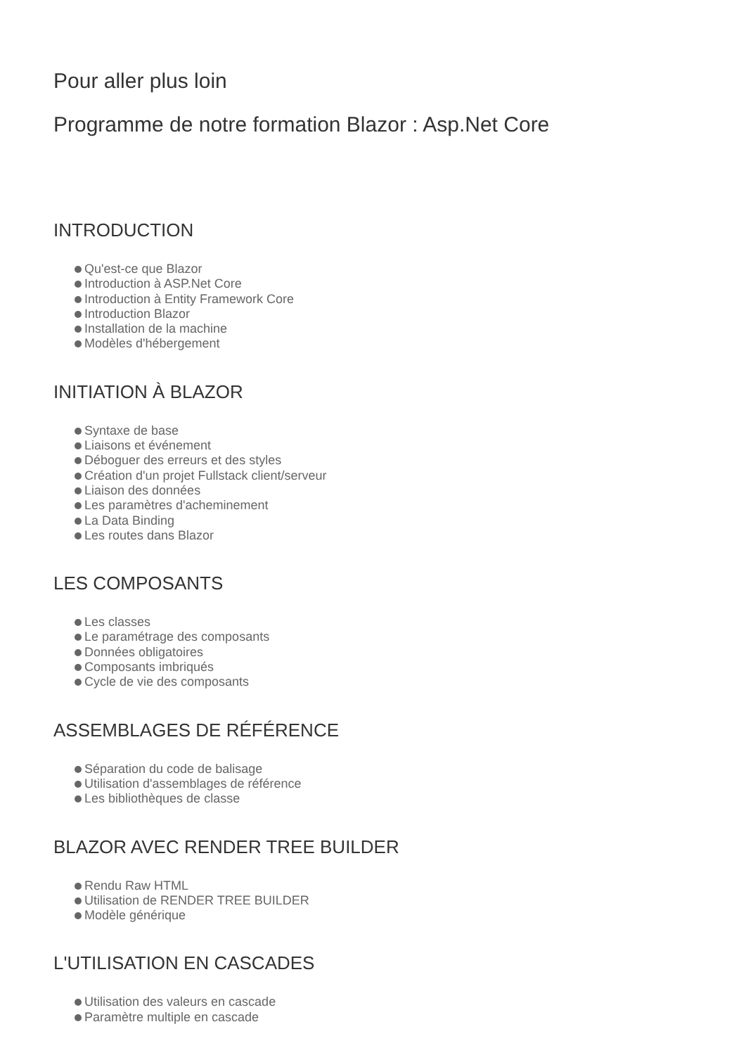Pour aller plus loin
Programme de notre formation Blazor : Asp.Net Core
INTRODUCTION
Qu'est-ce que Blazor
Introduction à ASP.Net Core
Introduction à Entity Framework Core
Introduction Blazor
Installation de la machine
Modèles d'hébergement
INITIATION À BLAZOR
Syntaxe de base
Liaisons et événement
Déboguer des erreurs et des styles
Création d'un projet Fullstack client/serveur
Liaison des données
Les paramètres d'acheminement
La Data Binding
Les routes dans Blazor
LES COMPOSANTS
Les classes
Le paramétrage des composants
Données obligatoires
Composants imbriqués
Cycle de vie des composants
ASSEMBLAGES DE RÉFÉRENCE
Séparation du code de balisage
Utilisation d'assemblages de référence
Les bibliothèques de classe
BLAZOR AVEC RENDER TREE BUILDER
Rendu Raw HTML
Utilisation de RENDER TREE BUILDER
Modèle générique
L'UTILISATION EN CASCADES
Utilisation des valeurs en cascade
Paramètre multiple en cascade